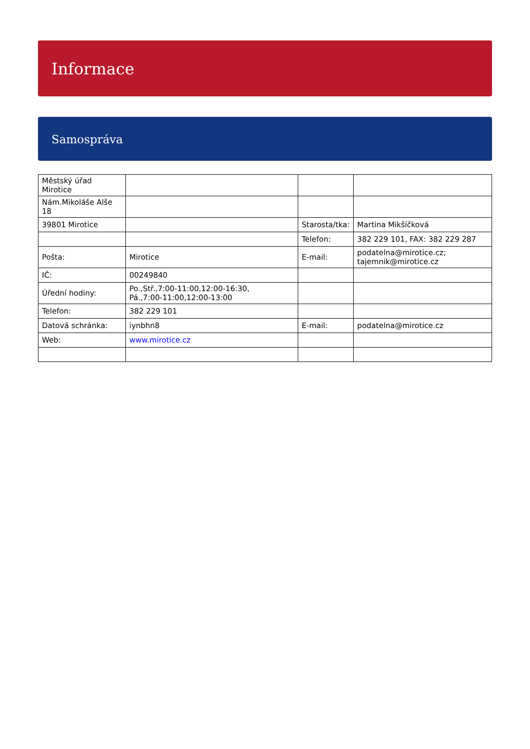Informace
Samospráva
| Městský úřad Mirotice | | | |
| Nám.Mikoláše Alše 18 | | | |
| 39801 Mirotice | | Starosta/tka: | Martina Mikšíčková |
| | | Telefon: | 382 229 101, FAX: 382 229 287 |
| Pošta: | Mirotice | E-mail: | podatelna@mirotice.cz; tajemnik@mirotice.cz |
| IČ: | 00249840 | | |
| Úřední hodiny: | Po.,Stř.,7:00-11:00,12:00-16:30, Pá.,7:00-11:00,12:00-13:00 | | |
| Telefon: | 382 229 101 | | |
| Datová schránka: | iynbhn8 | E-mail: | podatelna@mirotice.cz |
| Web: | www.mirotice.cz | | |